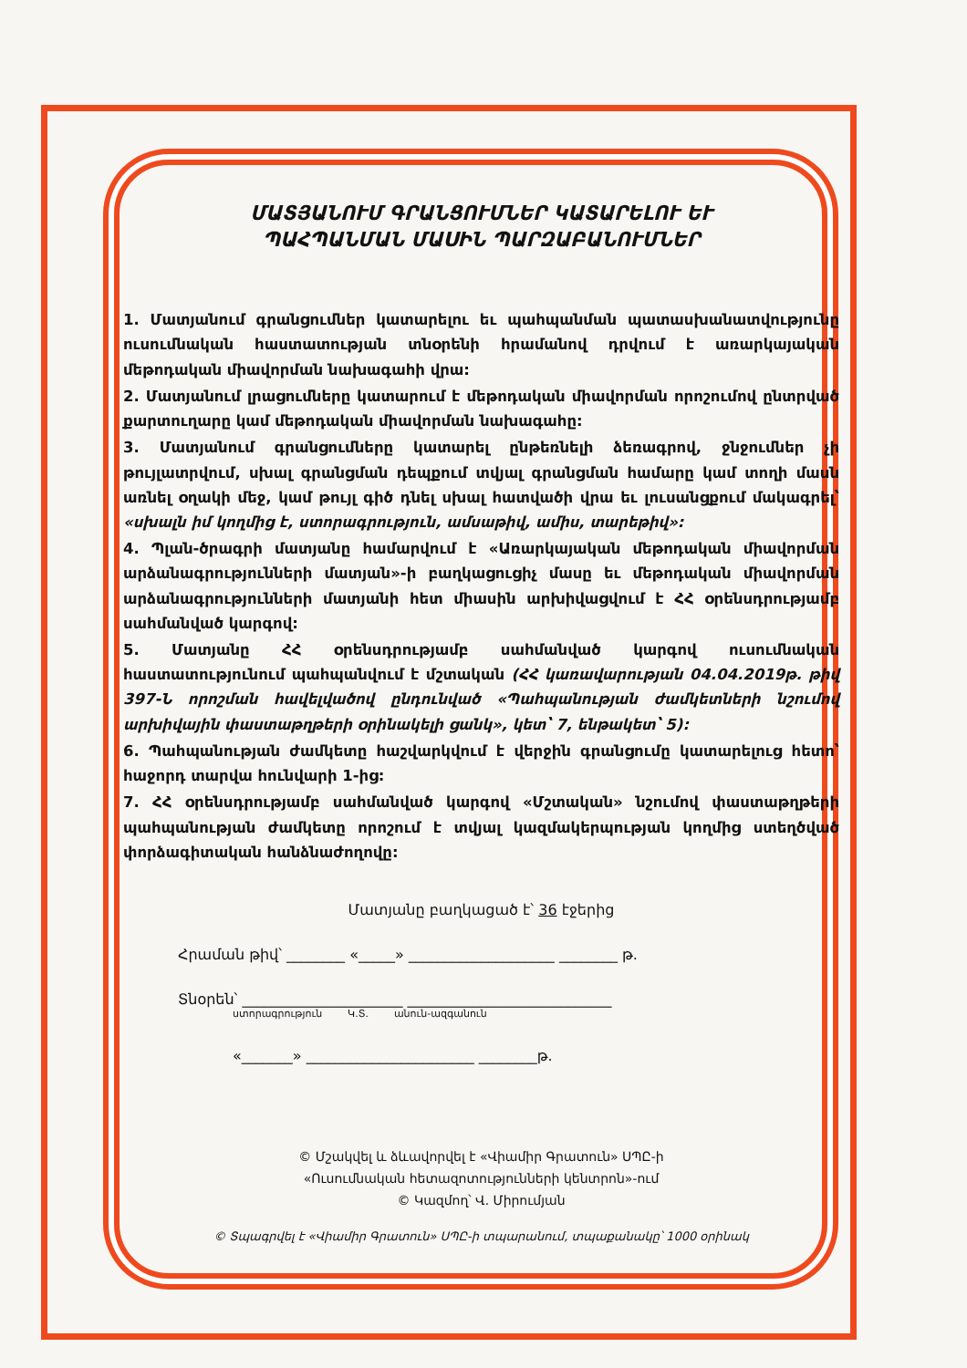ՄԱՏՅԱՆՈՒՄ ԳՐԱՆՑՈՒՄՆԵՐ ԿԱՏԱՐԵԼՈՒ ԵՒ
ՊԱՀՊԱՆՄԱՆ ՄԱՍԻՆ ՊԱՐԶԱԲԱՆՈՒՄՆԵՐ
1. Մատյանում գրանցումներ կատարելու եւ պահպանման պատասխանատվությունը ուսումնական հաստատության տնօրենի հրամանով դրվում է առարկայական մեթոդական միավորման նախագահի վրա:
2. Մատյանում լրացումները կատարում է մեթոդական միավորման որոշումով ընտրված քարտուղարը կամ մեթոդական միավորման նախագահը:
3. Մատյանում գրանցումները կատարել ընթեռնելի ձեռագրով, ջնջումներ չի թույլատրվում, սխալ գրանցման դեպքում տվյալ գրանցման համարը կամ տողի մասն առնել օղակի մեջ, կամ թույլ գիծ դնել սխալ հատվածի վրա եւ լուսանցքում մակագրել՝ «սխալն իմ կողմից է, ստորագրություն, ամսաթիվ, ամիս, տարեթիվ»:
4. Պլան-ծրագրի մատյանը համարվում է «Առարկայական մեթոդական միավորման արձանագրությունների մատյան»-ի բաղկացուցիչ մասը եւ մեթոդական միավորման արձանագրությունների մատյանի հետ միասին արխիվացվում է ՀՀ օրենսդրությամբ սահմանված կարգով:
5. Մատյանը ՀՀ օրենսդրությամբ սահմանված կարգով ուսումնական հաստատությունում պահպանվում է մշտական (ՀՀ կառավարության 04.04.2019թ. թիվ 397-Ն որոշման հավելվածով ընդունված «Պահպանության ժամկետների նշումով արխիվային փաստաթղթերի օրինակելի ցանկ», կետ՝ 7, ենթակետ՝ 5):
6. Պահպանության ժամկետը հաշվարկվում է վերջին գրանցումը կատարելուց հետո՝ հաջորդ տարվա հունվարի 1-ից:
7. ՀՀ օրենսդրությամբ սահմանված կարգով «Մշտական» նշումով փաստաթղթերի պահպանության ժամկետը որոշում է տվյալ կազմակերպության կողմից ստեղծված փորձագիտական հանձնաժողովը:
Մատյանը բաղկացած է՝ 36 էջերից
Հրաման թիվ՝ ________ «_____» ____________________ ________ թ.
Տնօրեն՝ ______________________ ____________________________
ստորագրություն Կ.Տ. անուն-ազգանուն
«_______» _______________________ ________թ.
© Մշակվել և ձևավորվել է «Վիամիր Գրատուն» ՍՊԸ-ի
«Ուսումնական հետազոտությունների կենտրոն»-ում
© Կազմող՝ Վ. Միրումյան
© Տպագրվել է «Վիամիր Գրատուն» ՍՊԸ-ի տպարանում, տպաքանակը՝ 1000 օրինակ